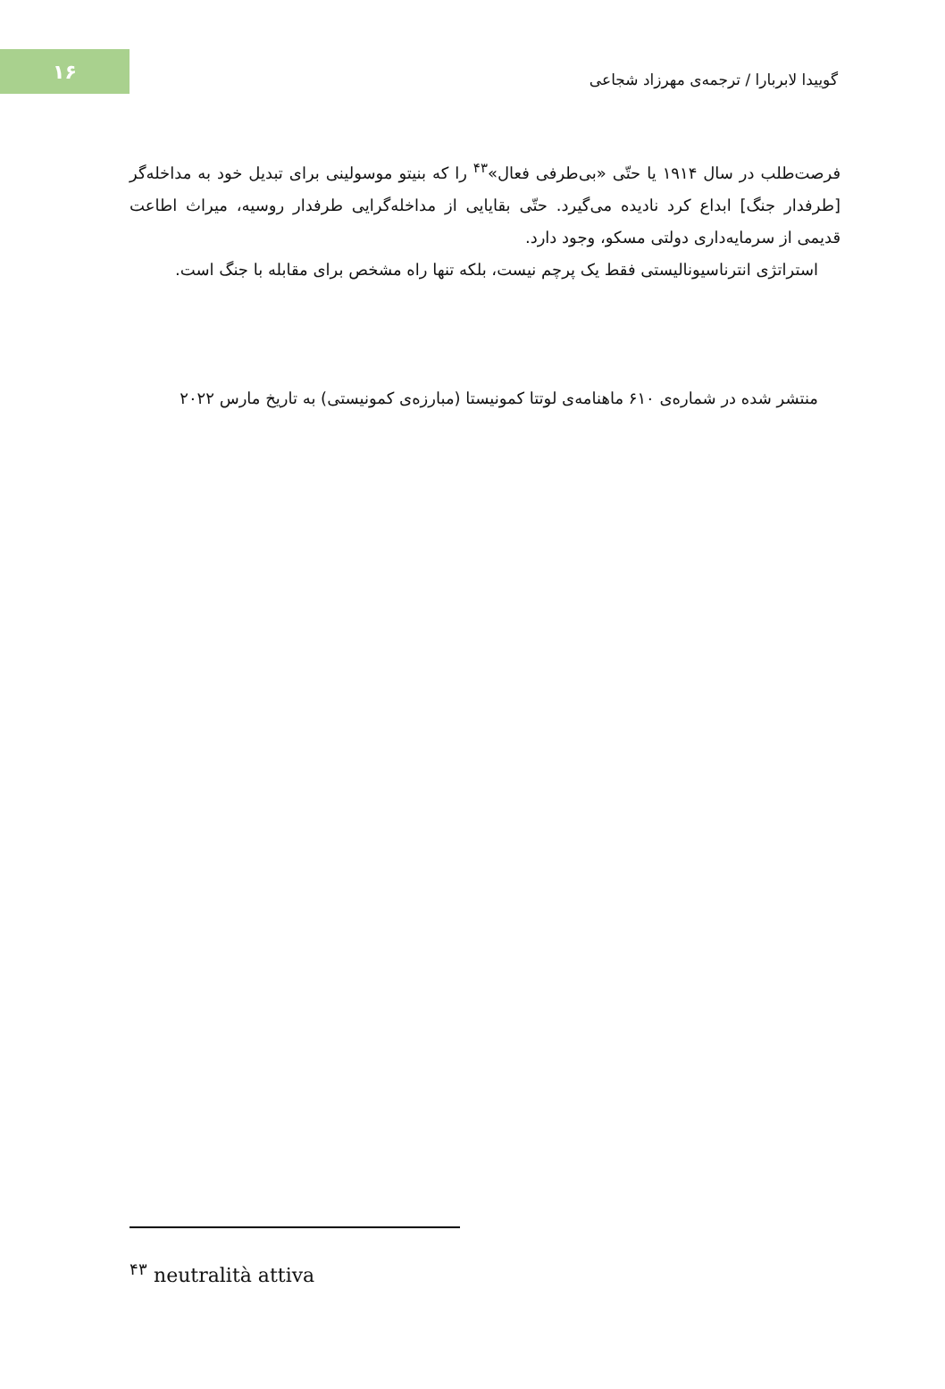۱۶
گوییدا لابربارا / ترجمه‌ی مهرزاد شجاعی
فرصت‌طلب در سال ۱۹۱۴ یا حتّی «بی‌طرفی فعال»<sup>۴۳</sup> را که بنیتو موسولینی برای تبدیل خود به مداخله‌گر [طرفدار جنگ] ابداع کرد نادیده می‌گیرد. حتّی بقایایی از مداخله‌گرایی طرفدار روسیه، میراث اطاعت قدیمی از سرمایه‌داری دولتی مسکو، وجود دارد.
استراتژی انترناسیونالیستی فقط یک پرچم نیست، بلکه تنها راه مشخص برای مقابله با جنگ است.
منتشر شده در شماره‌ی ۶۱۰ ماهنامه‌ی لوتتا کمونیستا (مبارزه‌ی کمونیستی) به تاریخ مارس ۲۰۲۲
<sup>۴۳</sup> neutralità attiva